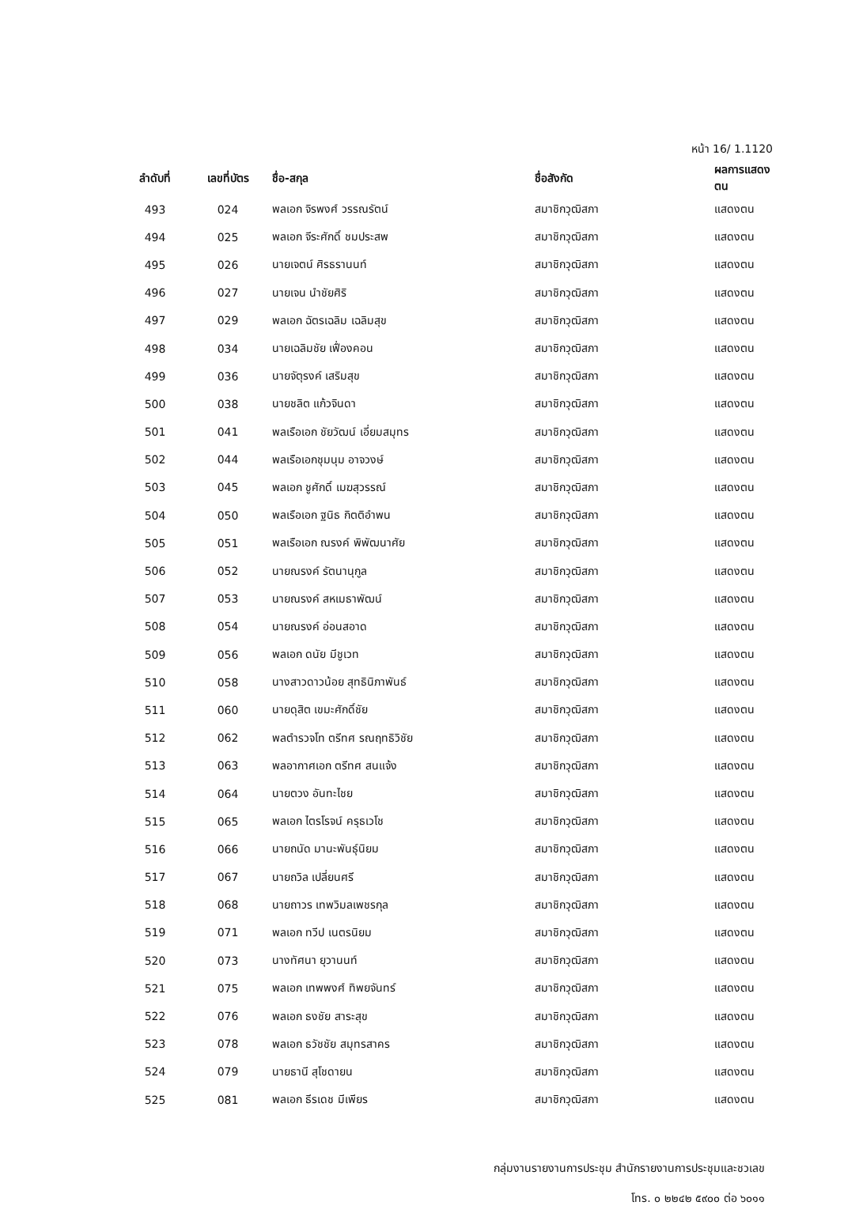หน้า 16/ 1.1120
| ลำดับที่ | เลขที่บัตร | ชื่อ-สกุล | ชื่อสังกัด | ผลการแสดงตน |
| --- | --- | --- | --- | --- |
| 493 | 024 | พลเอก จิรพงศ์ วรรณรัตน์ | สมาชิกวุฒิสภา | แสดงตน |
| 494 | 025 | พลเอก จีระศักดิ์ ชมประสพ | สมาชิกวุฒิสภา | แสดงตน |
| 495 | 026 | นายเจตน์ ศิรธรานนท์ | สมาชิกวุฒิสภา | แสดงตน |
| 496 | 027 | นายเจน นำชัยศิริ | สมาชิกวุฒิสภา | แสดงตน |
| 497 | 029 | พลเอก ฉัตรเฉลิม เฉลิมสุข | สมาชิกวุฒิสภา | แสดงตน |
| 498 | 034 | นายเฉลิมชัย เฟื่องคอน | สมาชิกวุฒิสภา | แสดงตน |
| 499 | 036 | นายจัตุรงค์ เสริมสุข | สมาชิกวุฒิสภา | แสดงตน |
| 500 | 038 | นายชลิต แก้วจินดา | สมาชิกวุฒิสภา | แสดงตน |
| 501 | 041 | พลเรือเอก ชัยวัฒน์ เอี่ยมสมุทร | สมาชิกวุฒิสภา | แสดงตน |
| 502 | 044 | พลเรือเอกชุมนุม อาจวงษ์ | สมาชิกวุฒิสภา | แสดงตน |
| 503 | 045 | พลเอก ชูศักดิ์ เมฆสุวรรณ์ | สมาชิกวุฒิสภา | แสดงตน |
| 504 | 050 | พลเรือเอก ฐนิธ กิตติอำพน | สมาชิกวุฒิสภา | แสดงตน |
| 505 | 051 | พลเรือเอก ณรงค์ พิพัฒนาศัย | สมาชิกวุฒิสภา | แสดงตน |
| 506 | 052 | นายณรงค์ รัตนานุกูล | สมาชิกวุฒิสภา | แสดงตน |
| 507 | 053 | นายณรงค์ สหเมธาพัฒน์ | สมาชิกวุฒิสภา | แสดงตน |
| 508 | 054 | นายณรงค์ อ่อนสอาด | สมาชิกวุฒิสภา | แสดงตน |
| 509 | 056 | พลเอก ดนัย มีชูเวท | สมาชิกวุฒิสภา | แสดงตน |
| 510 | 058 | นางสาวดาวน้อย สุทธินิภาพันธ์ | สมาชิกวุฒิสภา | แสดงตน |
| 511 | 060 | นายดุสิต เขมะศักดิ์ชัย | สมาชิกวุฒิสภา | แสดงตน |
| 512 | 062 | พลตำรวจโท ตรีทศ รณฤทธิวิชัย | สมาชิกวุฒิสภา | แสดงตน |
| 513 | 063 | พลอากาศเอก ตรีทศ สนแจ้ง | สมาชิกวุฒิสภา | แสดงตน |
| 514 | 064 | นายตวง อันทะไชย | สมาชิกวุฒิสภา | แสดงตน |
| 515 | 065 | พลเอก ไตรโรจน์ ครุธเวโช | สมาชิกวุฒิสภา | แสดงตน |
| 516 | 066 | นายถนัด มานะพันธุ์นิยม | สมาชิกวุฒิสภา | แสดงตน |
| 517 | 067 | นายถวิล เปลี่ยนศรี | สมาชิกวุฒิสภา | แสดงตน |
| 518 | 068 | นายถาวร เทพวิมลเพชรกุล | สมาชิกวุฒิสภา | แสดงตน |
| 519 | 071 | พลเอก ทวีป เนตรนิยม | สมาชิกวุฒิสภา | แสดงตน |
| 520 | 073 | นางทัศนา ยุวานนท์ | สมาชิกวุฒิสภา | แสดงตน |
| 521 | 075 | พลเอก เทพพงศ์ ทิพยจันทร์ | สมาชิกวุฒิสภา | แสดงตน |
| 522 | 076 | พลเอก ธงชัย สาระสุข | สมาชิกวุฒิสภา | แสดงตน |
| 523 | 078 | พลเอก ธวัชชัย สมุทรสาคร | สมาชิกวุฒิสภา | แสดงตน |
| 524 | 079 | นายธานี สุโชดายน | สมาชิกวุฒิสภา | แสดงตน |
| 525 | 081 | พลเอก ธีรเดช มีเพียร | สมาชิกวุฒิสภา | แสดงตน |
กลุ่มงานรายงานการประชุม สำนักรายงานการประชุมและชวเลข
โทร. ๐ ๒๒๔๒ ๕๙๐๐ ต่อ ๖๐๑๑